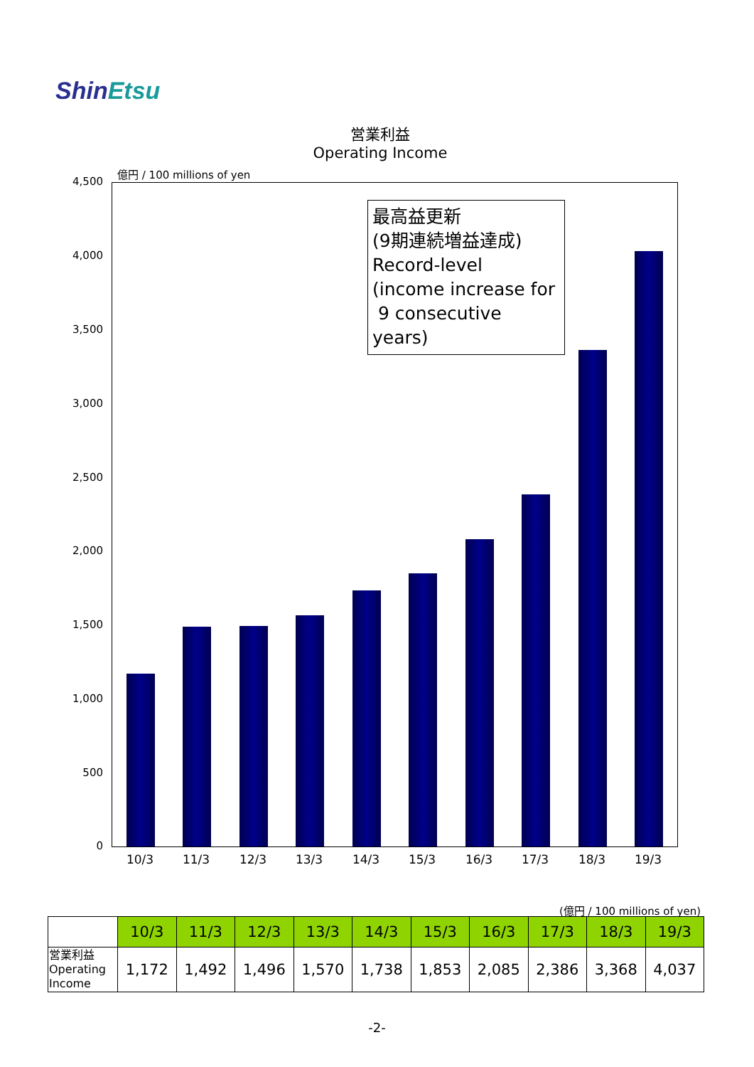ShinEtsu
営業利益
Operating Income
億円 / 100 millions of yen
4,500
4,000
3,500
3,000
2,500
2,000
1,500
1,000
500
0
10/3 11/3 12/3 13/3 14/3 15/3 16/3 17/3 18/3 19/3
最高益更新
(9期連続増益達成)
Record-level
(income increase for
9 consecutive years)
(億円 / 100 millions of yen)
| | 10/3 | 11/3 | 12/3 | 13/3 | 14/3 | 15/3 | 16/3 | 17/3 | 18/3 | 19/3 |
| --- | --- | --- | --- | --- | --- | --- | --- | --- | --- | --- |
| 営業利益 Operating Income | 1,172 | 1,492 | 1,496 | 1,570 | 1,738 | 1,853 | 2,085 | 2,386 | 3,368 | 4,037 |
-2-